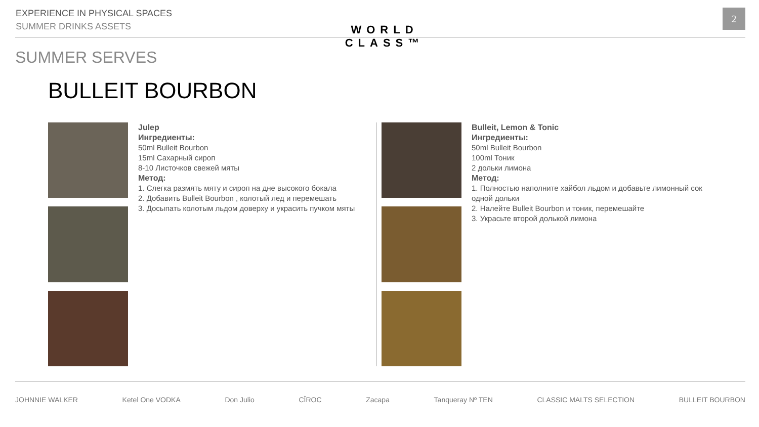EXPERIENCE IN PHYSICAL SPACES
SUMMER DRINKS ASSETS
WORLD CLASS™ 2
SUMMER SERVES
BULLEIT BOURBON
Julep
Ингредиенты:
50ml Bulleit Bourbon
15ml Сахарный сироп
8-10 Листочков свежей мяты
Метод:
1. Слегка размять мяту и сироп на дне высокого бокала
2. Добавить Bulleit Bourbon , колотый лед и перемешать
3. Досыпать колотым льдом доверху и украсить пучком мяты
Bulleit, Lemon & Tonic
Ингредиенты:
50ml Bulleit Bourbon
100ml Тоник
2 дольки лимона
Метод:
1. Полностью наполните хайбол льдом и добавьте лимонный сок одной дольки
2. Налейте Bulleit Bourbon и тоник, перемешайте
3. Украсьте второй долькой лимона
JOHNNIE WALKER Ketel One VODKA Don Julio CÎROC Zacapa Tanqueray Nº TEN CLASSIC MALTS SELECTION BULLEIT BOURBON